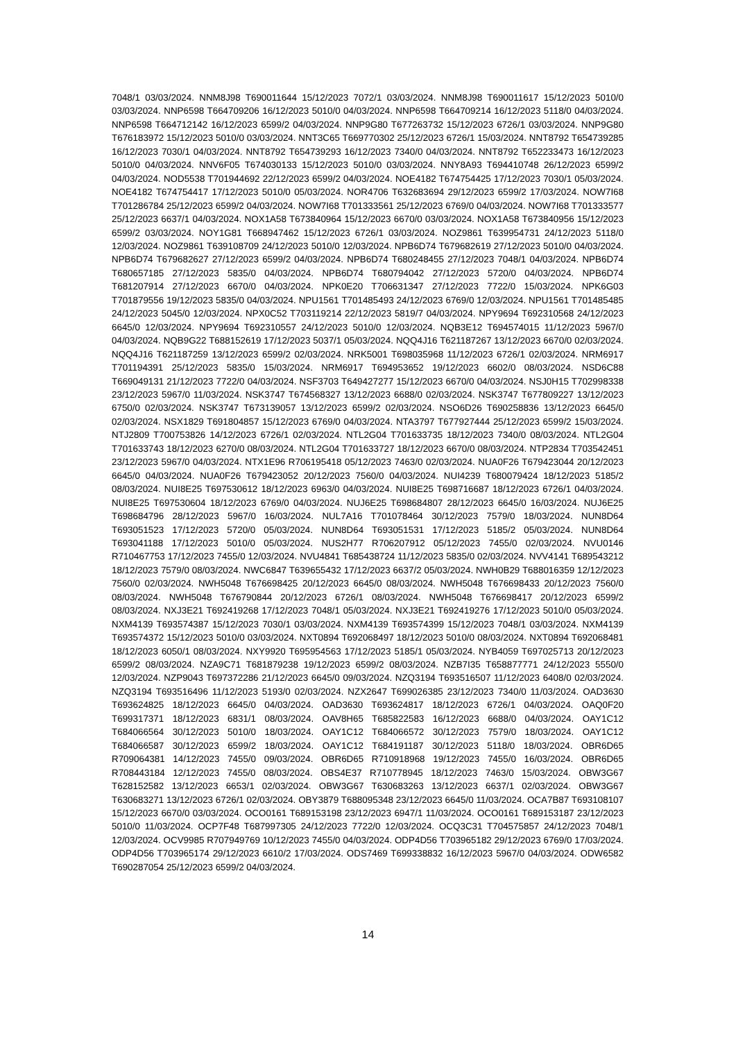7048/1 03/03/2024. NNM8J98 T690011644 15/12/2023 7072/1 03/03/2024. NNM8J98 T690011617 15/12/2023 5010/0 03/03/2024. NNP6598 T664709206 16/12/2023 5010/0 04/03/2024. NNP6598 T664709214 16/12/2023 5118/0 04/03/2024. NNP6598 T664712142 16/12/2023 6599/2 04/03/2024. NNP9G80 T677263732 15/12/2023 6726/1 03/03/2024. NNP9G80 T676183972 15/12/2023 5010/0 03/03/2024. NNT3C65 T669770302 25/12/2023 6726/1 15/03/2024. NNT8792 T654739285 16/12/2023 7030/1 04/03/2024. NNT8792 T654739293 16/12/2023 7340/0 04/03/2024. NNT8792 T652233473 16/12/2023 5010/0 04/03/2024. NNV6F05 T674030133 15/12/2023 5010/0 03/03/2024. NNY8A93 T694410748 26/12/2023 6599/2 04/03/2024. NOD5538 T701944692 22/12/2023 6599/2 04/03/2024. NOE4182 T674754425 17/12/2023 7030/1 05/03/2024. NOE4182 T674754417 17/12/2023 5010/0 05/03/2024. NOR4706 T632683694 29/12/2023 6599/2 17/03/2024. NOW7I68 T701286784 25/12/2023 6599/2 04/03/2024. NOW7I68 T701333561 25/12/2023 6769/0 04/03/2024. NOW7I68 T701333577 25/12/2023 6637/1 04/03/2024. NOX1A58 T673840964 15/12/2023 6670/0 03/03/2024. NOX1A58 T673840956 15/12/2023 6599/2 03/03/2024. NOY1G81 T668947462 15/12/2023 6726/1 03/03/2024. NOZ9861 T639954731 24/12/2023 5118/0 12/03/2024. NOZ9861 T639108709 24/12/2023 5010/0 12/03/2024. NPB6D74 T679682619 27/12/2023 5010/0 04/03/2024. NPB6D74 T679682627 27/12/2023 6599/2 04/03/2024. NPB6D74 T680248455 27/12/2023 7048/1 04/03/2024. NPB6D74 T680657185 27/12/2023 5835/0 04/03/2024. NPB6D74 T680794042 27/12/2023 5720/0 04/03/2024. NPB6D74 T681207914 27/12/2023 6670/0 04/03/2024. NPK0E20 T706631347 27/12/2023 7722/0 15/03/2024. NPK6G03 T701879556 19/12/2023 5835/0 04/03/2024. NPU1561 T701485493 24/12/2023 6769/0 12/03/2024. NPU1561 T701485485 24/12/2023 5045/0 12/03/2024. NPX0C52 T703119214 22/12/2023 5819/7 04/03/2024. NPY9694 T692310568 24/12/2023 6645/0 12/03/2024. NPY9694 T692310557 24/12/2023 5010/0 12/03/2024. NQB3E12 T694574015 11/12/2023 5967/0 04/03/2024. NQB9G22 T688152619 17/12/2023 5037/1 05/03/2024. NQQ4J16 T621187267 13/12/2023 6670/0 02/03/2024. NQQ4J16 T621187259 13/12/2023 6599/2 02/03/2024. NRK5001 T698035968 11/12/2023 6726/1 02/03/2024. NRM6917 T701194391 25/12/2023 5835/0 15/03/2024. NRM6917 T694953652 19/12/2023 6602/0 08/03/2024. NSD6C88 T669049131 21/12/2023 7722/0 04/03/2024. NSF3703 T649427277 15/12/2023 6670/0 04/03/2024. NSJ0H15 T702998338 23/12/2023 5967/0 11/03/2024. NSK3747 T674568327 13/12/2023 6688/0 02/03/2024. NSK3747 T677809227 13/12/2023 6750/0 02/03/2024. NSK3747 T673139057 13/12/2023 6599/2 02/03/2024. NSO6D26 T690258836 13/12/2023 6645/0 02/03/2024. NSX1829 T691804857 15/12/2023 6769/0 04/03/2024. NTA3797 T677927444 25/12/2023 6599/2 15/03/2024. NTJ2809 T700753826 14/12/2023 6726/1 02/03/2024. NTL2G04 T701633735 18/12/2023 7340/0 08/03/2024. NTL2G04 T701633743 18/12/2023 6270/0 08/03/2024. NTL2G04 T701633727 18/12/2023 6670/0 08/03/2024. NTP2834 T703542451 23/12/2023 5967/0 04/03/2024. NTX1E96 R706195418 05/12/2023 7463/0 02/03/2024. NUA0F26 T679423044 20/12/2023 6645/0 04/03/2024. NUA0F26 T679423052 20/12/2023 7560/0 04/03/2024. NUI4239 T680079424 18/12/2023 5185/2 08/03/2024. NUI8E25 T697530612 18/12/2023 6963/0 04/03/2024. NUI8E25 T698716687 18/12/2023 6726/1 04/03/2024. NUI8E25 T697530604 18/12/2023 6769/0 04/03/2024. NUJ6E25 T698684807 28/12/2023 6645/0 16/03/2024. NUJ6E25 T698684796 28/12/2023 5967/0 16/03/2024. NUL7A16 T701078464 30/12/2023 7579/0 18/03/2024. NUN8D64 T693051523 17/12/2023 5720/0 05/03/2024. NUN8D64 T693051531 17/12/2023 5185/2 05/03/2024. NUN8D64 T693041188 17/12/2023 5010/0 05/03/2024. NUS2H77 R706207912 05/12/2023 7455/0 02/03/2024. NVU0146 R710467753 17/12/2023 7455/0 12/03/2024. NVU4841 T685438724 11/12/2023 5835/0 02/03/2024. NVV4141 T689543212 18/12/2023 7579/0 08/03/2024. NWC6847 T639655432 17/12/2023 6637/2 05/03/2024. NWH0B29 T688016359 12/12/2023 7560/0 02/03/2024. NWH5048 T676698425 20/12/2023 6645/0 08/03/2024. NWH5048 T676698433 20/12/2023 7560/0 08/03/2024. NWH5048 T676790844 20/12/2023 6726/1 08/03/2024. NWH5048 T676698417 20/12/2023 6599/2 08/03/2024. NXJ3E21 T692419268 17/12/2023 7048/1 05/03/2024. NXJ3E21 T692419276 17/12/2023 5010/0 05/03/2024. NXM4139 T693574387 15/12/2023 7030/1 03/03/2024. NXM4139 T693574399 15/12/2023 7048/1 03/03/2024. NXM4139 T693574372 15/12/2023 5010/0 03/03/2024. NXT0894 T692068497 18/12/2023 5010/0 08/03/2024. NXT0894 T692068481 18/12/2023 6050/1 08/03/2024. NXY9920 T695954563 17/12/2023 5185/1 05/03/2024. NYB4059 T697025713 20/12/2023 6599/2 08/03/2024. NZA9C71 T681879238 19/12/2023 6599/2 08/03/2024. NZB7I35 T658877771 24/12/2023 5550/0 12/03/2024. NZP9043 T697372286 21/12/2023 6645/0 09/03/2024. NZQ3194 T693516507 11/12/2023 6408/0 02/03/2024. NZQ3194 T693516496 11/12/2023 5193/0 02/03/2024. NZX2647 T699026385 23/12/2023 7340/0 11/03/2024. OAD3630 T693624825 18/12/2023 6645/0 04/03/2024. OAD3630 T693624817 18/12/2023 6726/1 04/03/2024. OAQ0F20 T699317371 18/12/2023 6831/1 08/03/2024. OAV8H65 T685822583 16/12/2023 6688/0 04/03/2024. OAY1C12 T684066564 30/12/2023 5010/0 18/03/2024. OAY1C12 T684066572 30/12/2023 7579/0 18/03/2024. OAY1C12 T684066587 30/12/2023 6599/2 18/03/2024. OAY1C12 T684191187 30/12/2023 5118/0 18/03/2024. OBR6D65 R709064381 14/12/2023 7455/0 09/03/2024. OBR6D65 R710918968 19/12/2023 7455/0 16/03/2024. OBR6D65 R708443184 12/12/2023 7455/0 08/03/2024. OBS4E37 R710778945 18/12/2023 7463/0 15/03/2024. OBW3G67 T628152582 13/12/2023 6653/1 02/03/2024. OBW3G67 T630683263 13/12/2023 6637/1 02/03/2024. OBW3G67 T630683271 13/12/2023 6726/1 02/03/2024. OBY3879 T688095348 23/12/2023 6645/0 11/03/2024. OCA7B87 T693108107 15/12/2023 6670/0 03/03/2024. OCO0161 T689153198 23/12/2023 6947/1 11/03/2024. OCO0161 T689153187 23/12/2023 5010/0 11/03/2024. OCP7F48 T687997305 24/12/2023 7722/0 12/03/2024. OCQ3C31 T704575857 24/12/2023 7048/1 12/03/2024. OCV9985 R707949769 10/12/2023 7455/0 04/03/2024. ODP4D56 T703965182 29/12/2023 6769/0 17/03/2024. ODP4D56 T703965174 29/12/2023 6610/2 17/03/2024. ODS7469 T699338832 16/12/2023 5967/0 04/03/2024. ODW6582 T690287054 25/12/2023 6599/2 04/03/2024.
14